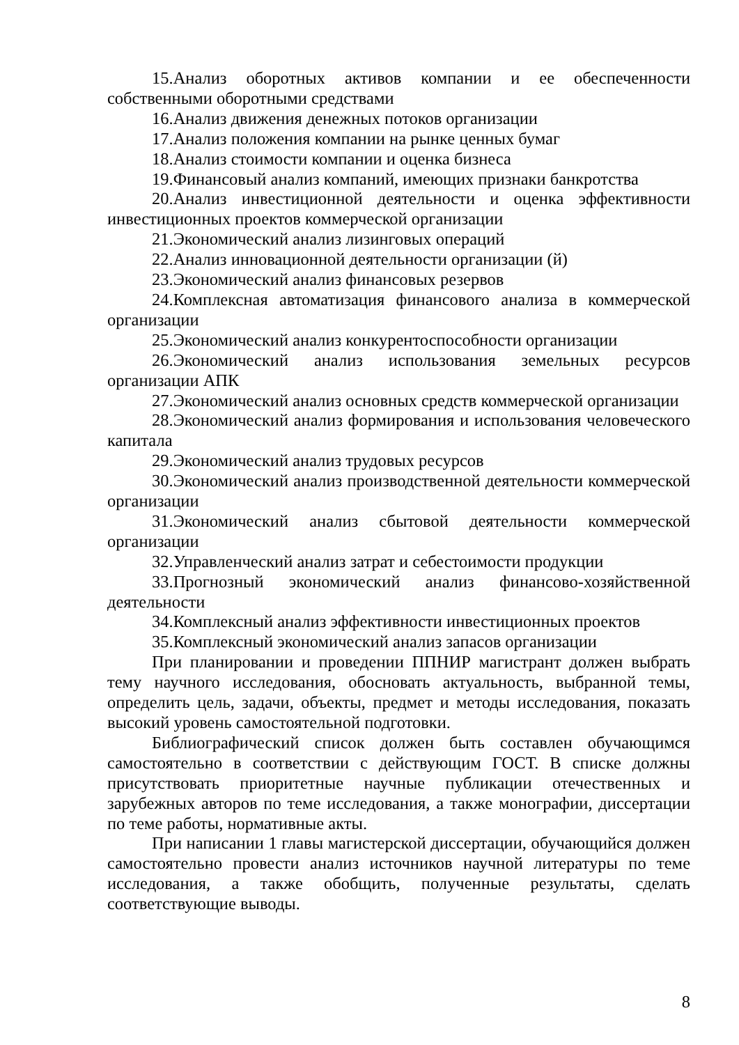15.Анализ оборотных активов компании и ее обеспеченности собственными оборотными средствами
16.Анализ движения денежных потоков организации
17.Анализ положения компании на рынке ценных бумаг
18.Анализ стоимости компании и оценка бизнеса
19.Финансовый анализ компаний, имеющих признаки банкротства
20.Анализ инвестиционной деятельности и оценка эффективности инвестиционных проектов коммерческой организации
21.Экономический анализ лизинговых операций
22.Анализ инновационной деятельности организации (й)
23.Экономический анализ финансовых резервов
24.Комплексная автоматизация финансового анализа в коммерческой организации
25.Экономический анализ конкурентоспособности организации
26.Экономический анализ использования земельных ресурсов организации АПК
27.Экономический анализ основных средств коммерческой организации
28.Экономический анализ формирования и использования человеческого капитала
29.Экономический анализ трудовых ресурсов
30.Экономический анализ производственной деятельности коммерческой организации
31.Экономический анализ сбытовой деятельности коммерческой организации
32.Управленческий анализ затрат и себестоимости продукции
33.Прогнозный экономический анализ финансово-хозяйственной деятельности
34.Комплексный анализ эффективности инвестиционных проектов
35.Комплексный экономический анализ запасов организации
При планировании и проведении ППНИР магистрант должен выбрать тему научного исследования, обосновать актуальность, выбранной темы, определить цель, задачи, объекты, предмет и методы исследования, показать высокий уровень самостоятельной подготовки.
Библиографический список должен быть составлен обучающимся самостоятельно в соответствии с действующим ГОСТ. В списке должны присутствовать приоритетные научные публикации отечественных и зарубежных авторов по теме исследования, а также монографии, диссертации по теме работы, нормативные акты.
При написании 1 главы магистерской диссертации, обучающийся должен самостоятельно провести анализ источников научной литературы по теме исследования, а также обобщить, полученные результаты, сделать соответствующие выводы.
8